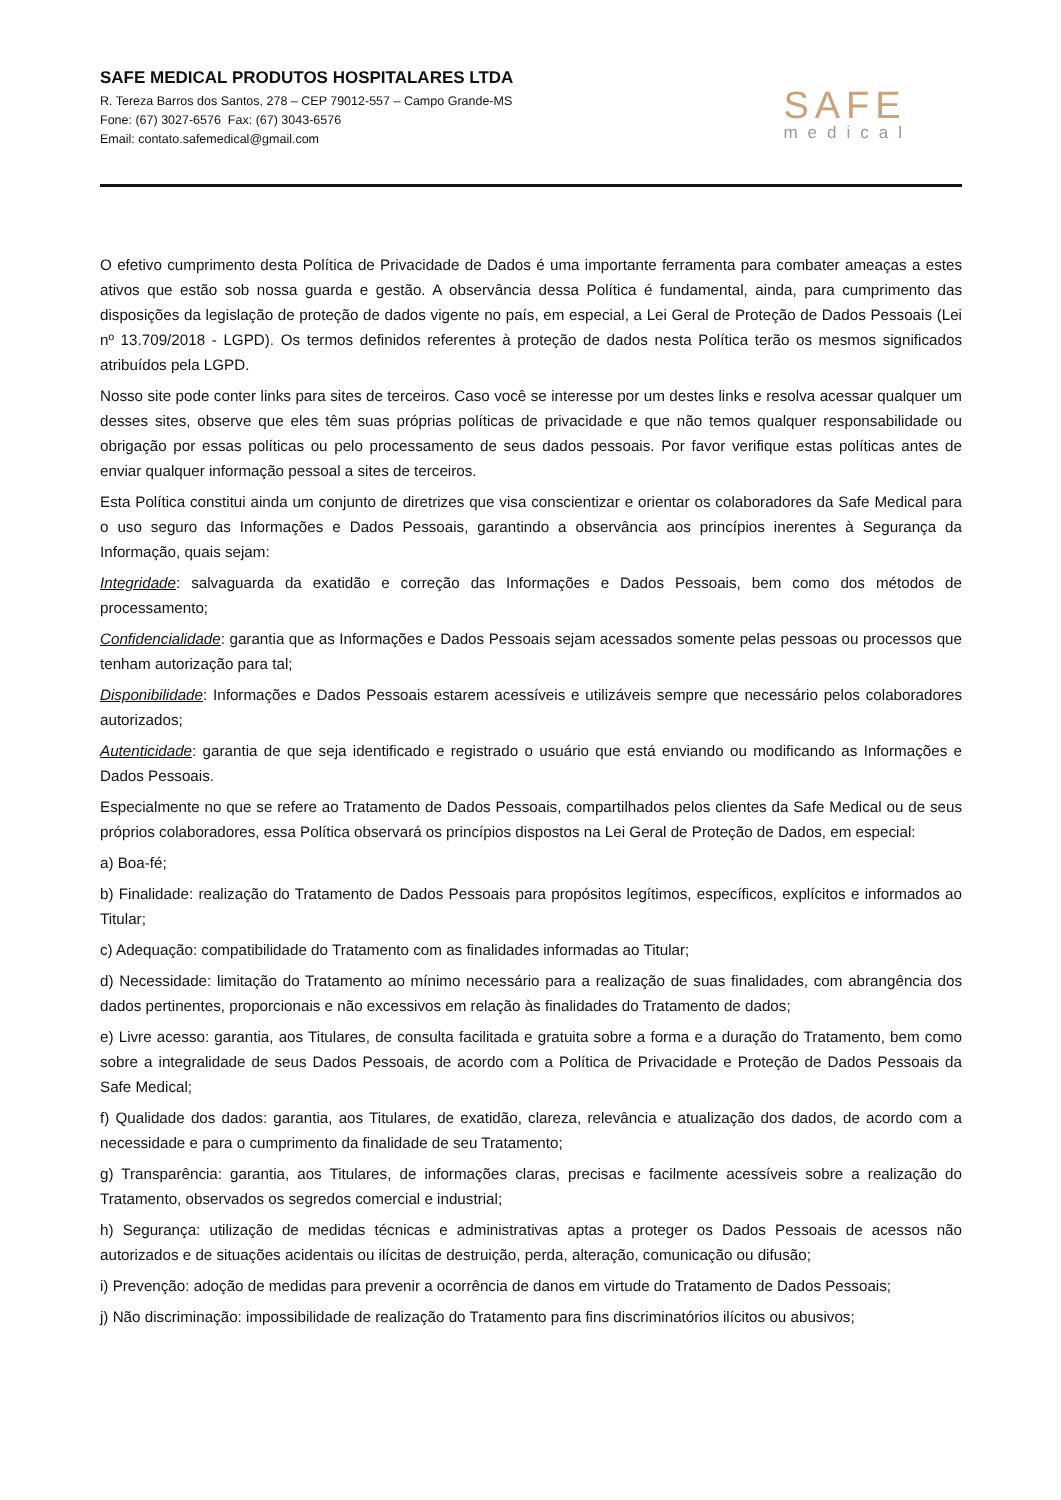SAFE MEDICAL PRODUTOS HOSPITALARES LTDA
R. Tereza Barros dos Santos, 278 – CEP 79012-557 – Campo Grande-MS
Fone: (67) 3027-6576 Fax: (67) 3043-6576
Email: contato.safemedical@gmail.com
SAFE
medical
O efetivo cumprimento desta Política de Privacidade de Dados é uma importante ferramenta para combater ameaças a estes ativos que estão sob nossa guarda e gestão. A observância dessa Política é fundamental, ainda, para cumprimento das disposições da legislação de proteção de dados vigente no país, em especial, a Lei Geral de Proteção de Dados Pessoais (Lei nº 13.709/2018 - LGPD). Os termos definidos referentes à proteção de dados nesta Política terão os mesmos significados atribuídos pela LGPD.
Nosso site pode conter links para sites de terceiros. Caso você se interesse por um destes links e resolva acessar qualquer um desses sites, observe que eles têm suas próprias políticas de privacidade e que não temos qualquer responsabilidade ou obrigação por essas políticas ou pelo processamento de seus dados pessoais. Por favor verifique estas políticas antes de enviar qualquer informação pessoal a sites de terceiros.
Esta Política constitui ainda um conjunto de diretrizes que visa conscientizar e orientar os colaboradores da Safe Medical para o uso seguro das Informações e Dados Pessoais, garantindo a observância aos princípios inerentes à Segurança da Informação, quais sejam:
Integridade: salvaguarda da exatidão e correção das Informações e Dados Pessoais, bem como dos métodos de processamento;
Confidencialidade: garantia que as Informações e Dados Pessoais sejam acessados somente pelas pessoas ou processos que tenham autorização para tal;
Disponibilidade: Informações e Dados Pessoais estarem acessíveis e utilizáveis sempre que necessário pelos colaboradores autorizados;
Autenticidade: garantia de que seja identificado e registrado o usuário que está enviando ou modificando as Informações e Dados Pessoais.
Especialmente no que se refere ao Tratamento de Dados Pessoais, compartilhados pelos clientes da Safe Medical ou de seus próprios colaboradores, essa Política observará os princípios dispostos na Lei Geral de Proteção de Dados, em especial:
a) Boa-fé;
b) Finalidade: realização do Tratamento de Dados Pessoais para propósitos legítimos, específicos, explícitos e informados ao Titular;
c) Adequação: compatibilidade do Tratamento com as finalidades informadas ao Titular;
d) Necessidade: limitação do Tratamento ao mínimo necessário para a realização de suas finalidades, com abrangência dos dados pertinentes, proporcionais e não excessivos em relação às finalidades do Tratamento de dados;
e) Livre acesso: garantia, aos Titulares, de consulta facilitada e gratuita sobre a forma e a duração do Tratamento, bem como sobre a integralidade de seus Dados Pessoais, de acordo com a Política de Privacidade e Proteção de Dados Pessoais da Safe Medical;
f) Qualidade dos dados: garantia, aos Titulares, de exatidão, clareza, relevância e atualização dos dados, de acordo com a necessidade e para o cumprimento da finalidade de seu Tratamento;
g) Transparência: garantia, aos Titulares, de informações claras, precisas e facilmente acessíveis sobre a realização do Tratamento, observados os segredos comercial e industrial;
h) Segurança: utilização de medidas técnicas e administrativas aptas a proteger os Dados Pessoais de acessos não autorizados e de situações acidentais ou ilícitas de destruição, perda, alteração, comunicação ou difusão;
i) Prevenção: adoção de medidas para prevenir a ocorrência de danos em virtude do Tratamento de Dados Pessoais;
j) Não discriminação: impossibilidade de realização do Tratamento para fins discriminatórios ilícitos ou abusivos;